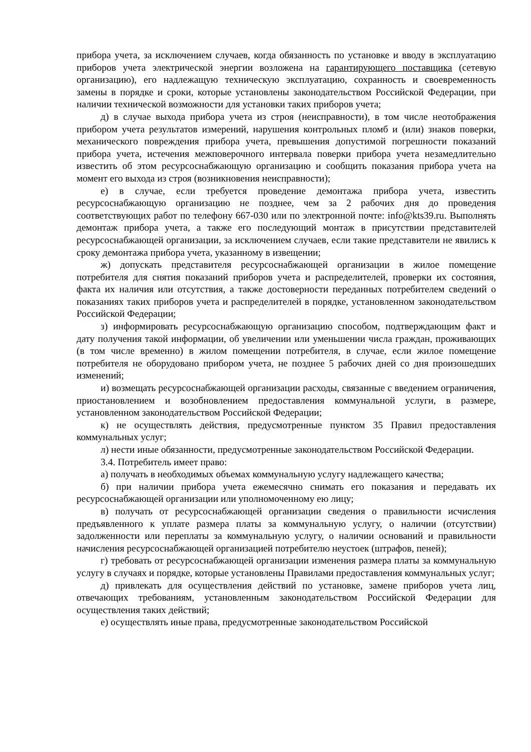прибора учета, за исключением случаев, когда обязанность по установке и вводу в эксплуатацию приборов учета электрической энергии возложена на гарантирующего поставщика (сетевую организацию), его надлежащую техническую эксплуатацию, сохранность и своевременность замены в порядке и сроки, которые установлены законодательством Российской Федерации, при наличии технической возможности для установки таких приборов учета;
д) в случае выхода прибора учета из строя (неисправности), в том числе неотображения прибором учета результатов измерений, нарушения контрольных пломб и (или) знаков поверки, механического повреждения прибора учета, превышения допустимой погрешности показаний прибора учета, истечения межповерочного интервала поверки прибора учета незамедлительно известить об этом ресурсоснабжающую организацию и сообщить показания прибора учета на момент его выхода из строя (возникновения неисправности);
е) в случае, если требуется проведение демонтажа прибора учета, известить ресурсоснабжающую организацию не позднее, чем за 2 рабочих дня до проведения соответствующих работ по телефону 667-030 или по электронной почте: info@kts39.ru. Выполнять демонтаж прибора учета, а также его последующий монтаж в присутствии представителей ресурсоснабжающей организации, за исключением случаев, если такие представители не явились к сроку демонтажа прибора учета, указанному в извещении;
ж) допускать представителя ресурсоснабжающей организации в жилое помещение потребителя для снятия показаний приборов учета и распределителей, проверки их состояния, факта их наличия или отсутствия, а также достоверности переданных потребителем сведений о показаниях таких приборов учета и распределителей в порядке, установленном законодательством Российской Федерации;
з) информировать ресурсоснабжающую организацию способом, подтверждающим факт и дату получения такой информации, об увеличении или уменьшении числа граждан, проживающих (в том числе временно) в жилом помещении потребителя, в случае, если жилое помещение потребителя не оборудовано прибором учета, не позднее 5 рабочих дней со дня произошедших изменений;
и) возмещать ресурсоснабжающей организации расходы, связанные с введением ограничения, приостановлением и возобновлением предоставления коммунальной услуги, в размере, установленном законодательством Российской Федерации;
к) не осуществлять действия, предусмотренные пунктом 35 Правил предоставления коммунальных услуг;
л) нести иные обязанности, предусмотренные законодательством Российской Федерации.
3.4. Потребитель имеет право:
а) получать в необходимых объемах коммунальную услугу надлежащего качества;
б) при наличии прибора учета ежемесячно снимать его показания и передавать их ресурсоснабжающей организации или уполномоченному ею лицу;
в) получать от ресурсоснабжающей организации сведения о правильности исчисления предъявленного к уплате размера платы за коммунальную услугу, о наличии (отсутствии) задолженности или переплаты за коммунальную услугу, о наличии оснований и правильности начисления ресурсоснабжающей организацией потребителю неустоек (штрафов, пеней);
г) требовать от ресурсоснабжающей организации изменения размера платы за коммунальную услугу в случаях и порядке, которые установлены Правилами предоставления коммунальных услуг;
д) привлекать для осуществления действий по установке, замене приборов учета лиц, отвечающих требованиям, установленным законодательством Российской Федерации для осуществления таких действий;
е) осуществлять иные права, предусмотренные законодательством Российской